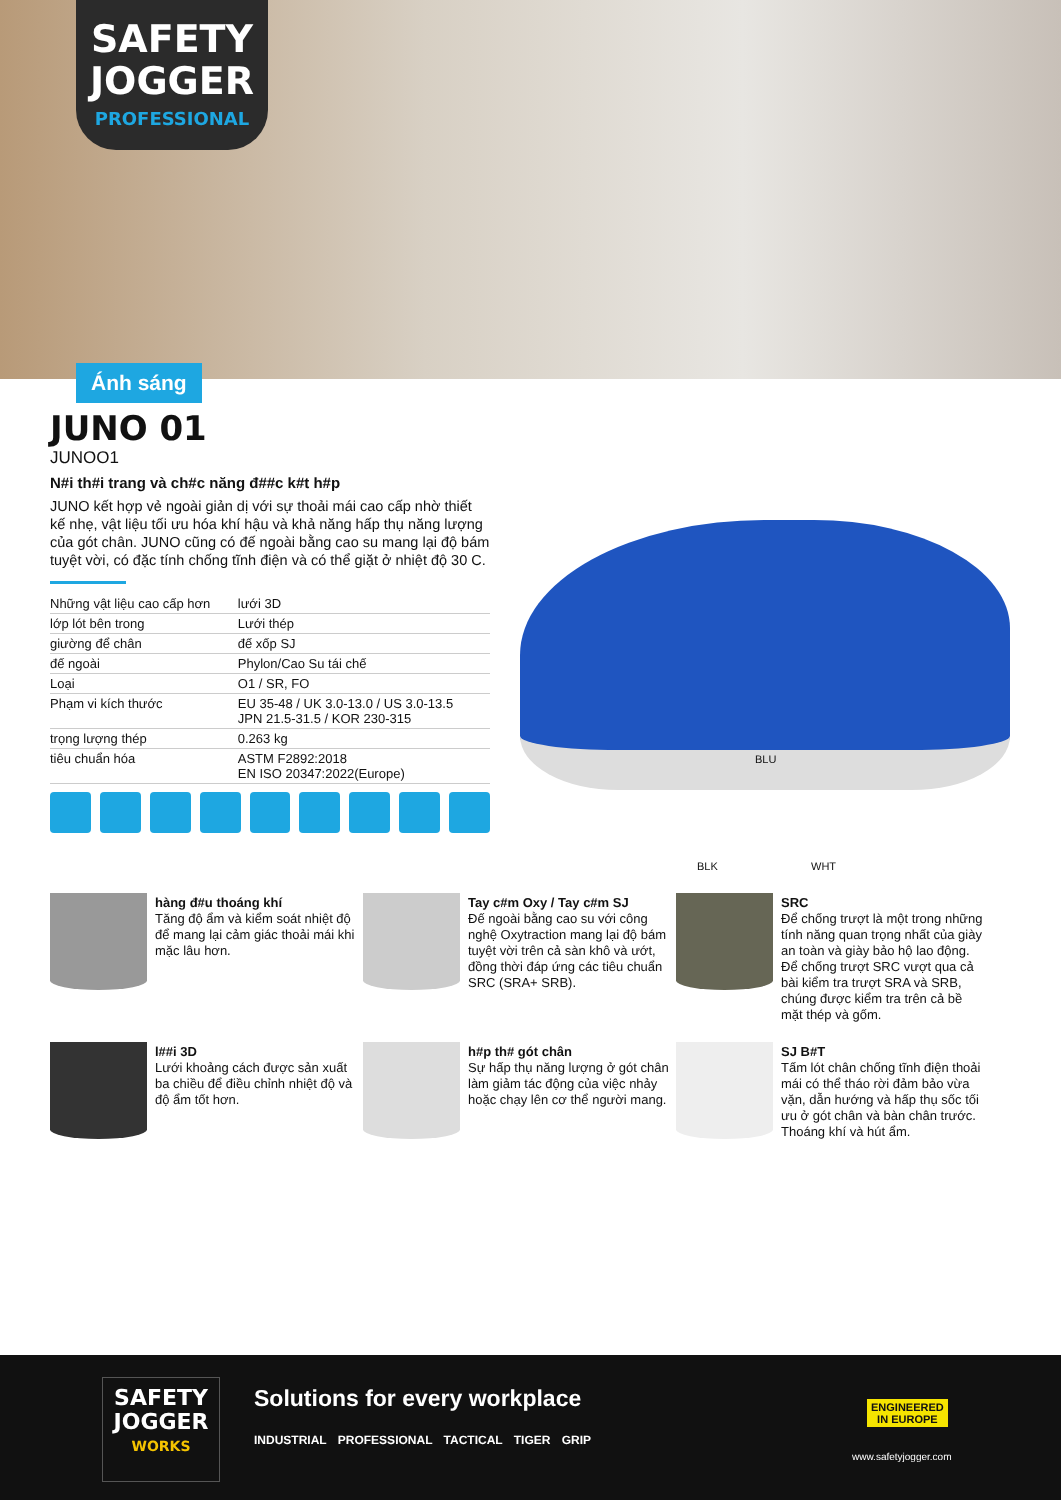SAFETY
JOGGER
PROFESSIONAL
Ánh sáng
JUNO 01
JUNOO1
N#i th#i trang và ch#c năng đ##c k#t h#p
JUNO kết hợp vẻ ngoài giản dị với sự thoải mái cao cấp nhờ thiết kế nhẹ, vật liệu tối ưu hóa khí hậu và khả năng hấp thụ năng lượng của gót chân. JUNO cũng có đế ngoài bằng cao su mang lại độ bám tuyệt vời, có đặc tính chống tĩnh điện và có thể giặt ở nhiệt độ 30 C.
| Những vật liệu cao cấp hơn | lưới 3D |
| lớp lót bên trong | Lưới thép |
| giường để chân | đế xốp SJ |
| đế ngoài | Phylon/Cao Su tái chế |
| Loại | O1 / SR, FO |
| Phạm vi kích thước | EU 35-48 / UK 3.0-13.0 / US 3.0-13.5 JPN 21.5-31.5 / KOR 230-315 |
| trọng lượng thép | 0.263 kg |
| tiêu chuẩn hóa | ASTM F2892:2018 EN ISO 20347:2022(Europe) |
BLU
BLK WHT
hàng đ#u thoáng khí
Tăng độ ẩm và kiểm soát nhiệt độ để mang lại cảm giác thoải mái khi mặc lâu hơn.
Tay c#m Oxy / Tay c#m SJ
Đế ngoài bằng cao su với công nghệ Oxytraction mang lại độ bám tuyệt vời trên cả sàn khô và ướt, đồng thời đáp ứng các tiêu chuẩn SRC (SRA+ SRB).
SRC
Để chống trượt là một trong những tính năng quan trọng nhất của giày an toàn và giày bảo hộ lao động. Để chống trượt SRC vượt qua cả bài kiểm tra trượt SRA và SRB, chúng được kiểm tra trên cả bề mặt thép và gốm.
l##i 3D
Lưới khoảng cách được sản xuất ba chiều để điều chỉnh nhiệt độ và độ ẩm tốt hơn.
h#p th# gót chân
Sự hấp thụ năng lượng ở gót chân làm giảm tác động của việc nhảy hoặc chạy lên cơ thể người mang.
SJ B#T
Tấm lót chân chống tĩnh điện thoải mái có thể tháo rời đảm bảo vừa vặn, dẫn hướng và hấp thụ sốc tối ưu ở gót chân và bàn chân trước. Thoáng khí và hút ẩm.
SAFETY
JOGGER
WORKS
Solutions for every workplace
INDUSTRIAL PROFESSIONAL TACTICAL TIGER GRIP
ENGINEERED
IN EUROPE
www.safetyjogger.com